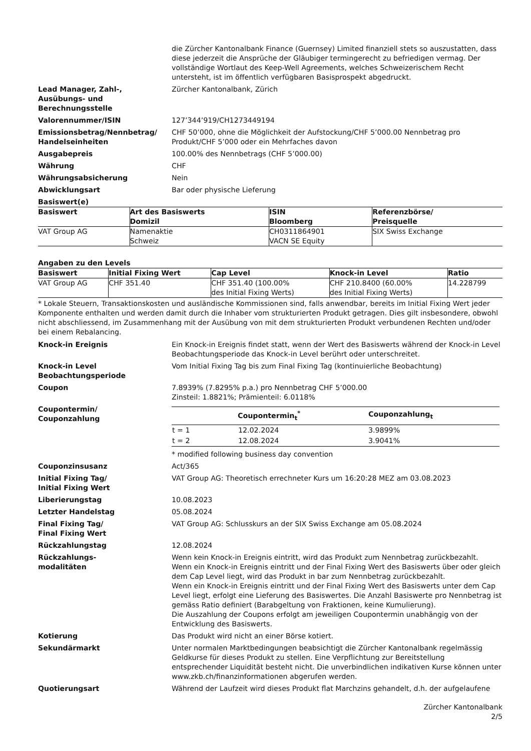die Zürcher Kantonalbank Finance (Guernsey) Limited finanziell stets so auszustatten, dass diese jederzeit die Ansprüche der Gläubiger termingerecht zu befriedigen vermag. Der vollständige Wortlaut des Keep-Well Agreements, welches Schweizerischem Recht untersteht, ist im öffentlich verfügbaren Basisprospekt abgedruckt.
Lead Manager, Zahl-,
Ausübungs- und
Berechnungsstelle
Zürcher Kantonalbank, Zürich
Valorennummer/ISIN 127’344’919/CH1273449194
Emissionsbetrag/Nennbetrag/ Handelseinheiten
CHF 50’000, ohne die Möglichkeit der Aufstockung/CHF 5’000.00 Nennbetrag pro Produkt/CHF 5’000 oder ein Mehrfaches davon
Ausgabepreis 100.00% des Nennbetrags (CHF 5’000.00)
Währung CHF
Währungsabsicherung Nein
Abwicklungsart Bar oder physische Lieferung
Basiswert(e)
| Basiswert | Art des Basiswerts Domizil | ISIN Bloomberg | Referenzbörse/ Preisquelle |
| --- | --- | --- | --- |
| VAT Group AG | Namenaktie Schweiz | CH0311864901 VACN SE Equity | SIX Swiss Exchange |
Angaben zu den Levels
| Basiswert | Initial Fixing Wert | Cap Level | Knock-in Level | Ratio |
| --- | --- | --- | --- | --- |
| VAT Group AG | CHF 351.40 | CHF 351.40 (100.00% des Initial Fixing Werts) | CHF 210.8400 (60.00% des Initial Fixing Werts) | 14.228799 |
* Lokale Steuern, Transaktionskosten und ausländische Kommissionen sind, falls anwendbar, bereits im Initial Fixing Wert jeder Komponente enthalten und werden damit durch die Inhaber vom strukturierten Produkt getragen. Dies gilt insbesondere, obwohl nicht abschliessend, im Zusammenhang mit der Ausübung von mit dem strukturierten Produkt verbundenen Rechten und/oder bei einem Rebalancing.
Knock-in Ereignis Ein Knock-in Ereignis findet statt, wenn der Wert des Basiswerts während der Knock-in Level Beobachtungsperiode das Knock-in Level berührt oder unterschreitet.
Knock-in Level Beobachtungsperiode
Vom Initial Fixing Tag bis zum Final Fixing Tag (kontinuierliche Beobachtung)
Coupon 7.8939% (7.8295% p.a.) pro Nennbetrag CHF 5’000.00
Zinsteil: 1.8821%; Prämienteil: 6.0118%
Coupontermin/
Couponzahlung
| | Coupontermin<sub>t</sub><sup>*</sup> | Couponzahlung<sub>t</sub> |
| --- | --- | --- |
| t = 1 | 12.02.2024 | 3.9899% |
| t = 2 | 12.08.2024 | 3.9041% |
* modified following business day convention
Couponzinsusanz Act/365
Initial Fixing Tag/
Initial Fixing Wert
VAT Group AG: Theoretisch errechneter Kurs um 16:20:28 MEZ am 03.08.2023
Liberierungstag 10.08.2023
Letzter Handelstag 05.08.2024
Final Fixing Tag/
Final Fixing Wert
VAT Group AG: Schlusskurs an der SIX Swiss Exchange am 05.08.2024
Rückzahlungstag 12.08.2024
Rückzahlungs-
modalitäten
Wenn kein Knock-in Ereignis eintritt, wird das Produkt zum Nennbetrag zurückbezahlt.
Wenn ein Knock-in Ereignis eintritt und der Final Fixing Wert des Basiswerts über oder gleich dem Cap Level liegt, wird das Produkt in bar zum Nennbetrag zurückbezahlt.
Wenn ein Knock-in Ereignis eintritt und der Final Fixing Wert des Basiswerts unter dem Cap Level liegt, erfolgt eine Lieferung des Basiswertes. Die Anzahl Basiswerte pro Nennbetrag ist gemäss Ratio definiert (Barabgeltung von Fraktionen, keine Kumulierung).
Die Auszahlung der Coupons erfolgt am jeweiligen Coupontermin unabhängig von der Entwicklung des Basiswerts.
Kotierung Das Produkt wird nicht an einer Börse kotiert.
Sekundärmarkt Unter normalen Marktbedingungen beabsichtigt die Zürcher Kantonalbank regelmässig Geldkurse für dieses Produkt zu stellen. Eine Verpflichtung zur Bereitstellung entsprechender Liquidität besteht nicht. Die unverbindlichen indikativen Kurse können unter www.zkb.ch/finanzinformationen abgerufen werden.
Quotierungsart Während der Laufzeit wird dieses Produkt flat Marchzins gehandelt, d.h. der aufgelaufene
Zürcher Kantonalbank
2/5